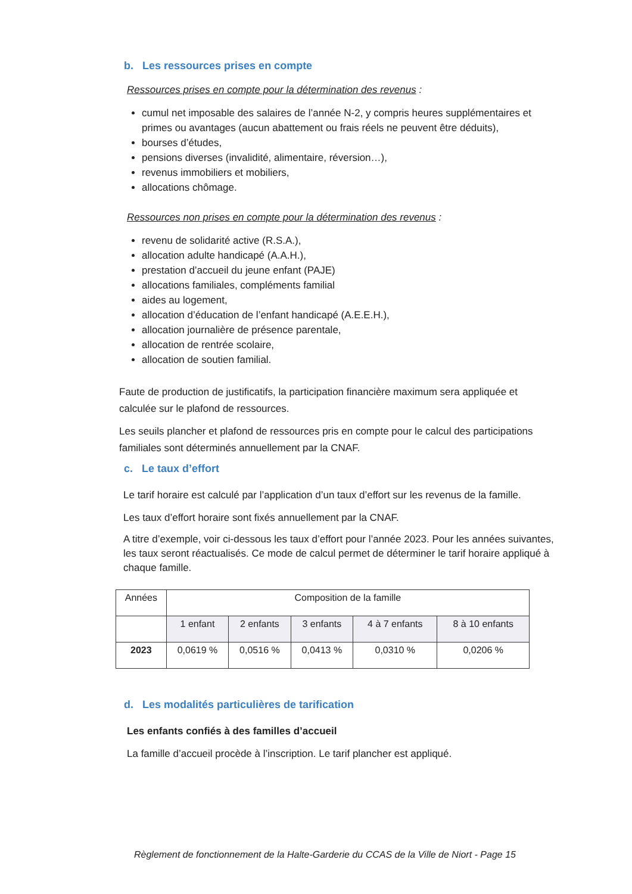b. Les ressources prises en compte
Ressources prises en compte pour la détermination des revenus :
cumul net imposable des salaires de l’année N-2, y compris heures supplémentaires et primes ou avantages (aucun abattement ou frais réels ne peuvent être déduits),
bourses d’études,
pensions diverses (invalidité, alimentaire, réversion…),
revenus immobiliers et mobiliers,
allocations chômage.
Ressources non prises en compte pour la détermination des revenus :
revenu de solidarité active (R.S.A.),
allocation adulte handicapé (A.A.H.),
prestation d’accueil du jeune enfant (PAJE)
allocations familiales, compléments familial
aides au logement,
allocation d’éducation de l’enfant handicapé (A.E.E.H.),
allocation journalière de présence parentale,
allocation de rentrée scolaire,
allocation de soutien familial.
Faute de production de justificatifs, la participation financière maximum sera appliquée et calculée sur le plafond de ressources.
Les seuils plancher et plafond de ressources pris en compte pour le calcul des participations familiales sont déterminés annuellement par la CNAF.
c. Le taux d’effort
Le tarif horaire est calculé par l’application d’un taux d’effort sur les revenus de la famille.
Les taux d’effort horaire sont fixés annuellement par la CNAF.
A titre d’exemple, voir ci-dessous les taux d’effort pour l’année 2023. Pour les années suivantes, les taux seront réactualisés. Ce mode de calcul permet de déterminer le tarif horaire appliqué à chaque famille.
| Années | Composition de la famille | | | | |
| --- | --- | --- | --- | --- | --- |
| | 1 enfant | 2 enfants | 3 enfants | 4 à 7 enfants | 8 à 10 enfants |
| 2023 | 0,0619 % | 0,0516 % | 0,0413 % | 0,0310 % | 0,0206 % |
d. Les modalités particulières de tarification
Les enfants confiés à des familles d’accueil
La famille d’accueil procède à l’inscription. Le tarif plancher est appliqué.
Règlement de fonctionnement de la Halte-Garderie du CCAS de la Ville de Niort - Page 15